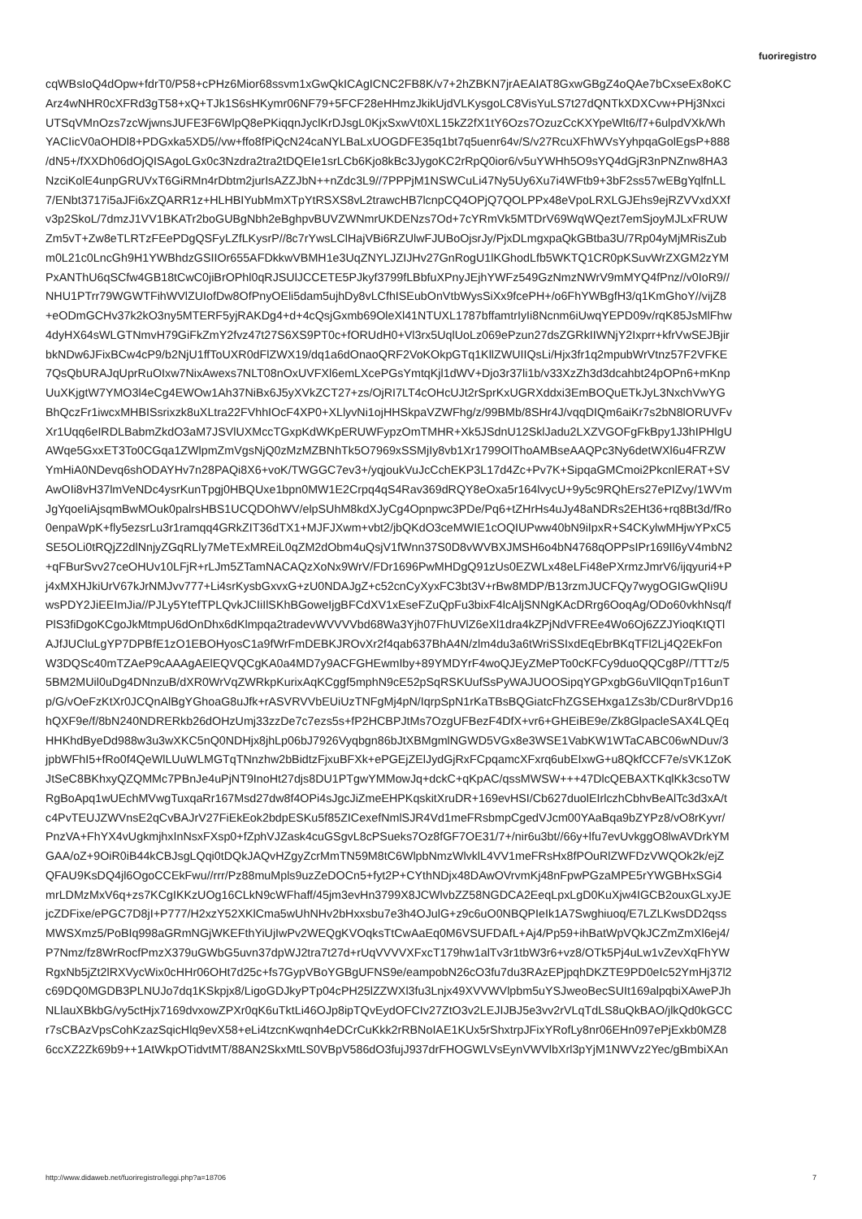fuoriregistro
cqWBsIoQ4dOpw+fdrT0/P58+cPHz6Mior68ssvm1xGwQkICAgICNC2FB8K/v7+2hZBKN7jrAEAIAT8GxwGBgZ4oQAe7bCxseEx8oKC
Arz4wNHR0cXFRd3gT58+xQ+TJk1S6sHKymr06NF79+5FCF28eHHmzJkikUjdVLKysgoLC8VisYuLS7t27dQNTkXDXCvw+PHj3Nxci
UTSqVMnOzs7zcWjwnsJUFE3F6WlpQ8ePKiqqnJyclKrDJsgL0KjxSxwVt0XL15kZ2fX1tY6Ozs7OzuzCcKXYpeWlt6/f7+6ulpdVXk/Wh
YACIicV0aOHDl8+PDGxka5XD5//vw+ffo8fPiQcN24caNYLBaLxUOGDFE35q1bt7q5uenr64v/S/v27RcuXFhWVsYyhpqaGolEgsP+888
/dN5+/fXXDh06dOjQISAgoLGx0c3Nzdra2tra2tDQEIe1srLCb6Kjo8kBc3JygoKC2rRpQ0ior6/v5uYWHh5O9sYQ4dGjR3nPNZnw8HA3
NzciKolE4unpGRUVxT6GiRMn4rDbtm2jurIsAZZJbN++nZdc3L9//7PPPjM1NSWCuLi47Ny5Uy6Xu7i4WFtb9+3bF2ss57wEBgYqlfnLL
7/ENbt3717i5aJFi6xZQARR1z+HLHBIYubMmXTpYtRSXS8vL2trawcHB7lcnpCQ4OPjQ7QOLPPx48eVpoLRXLGJEhs9ejRZVVxdXXf
v3p2SkoL/7dmzJ1VV1BKATr2boGUBgNbh2eBghpvBUVZWNmrUKDENzs7Od+7cYRmVk5MTDrV69WqWQezt7emSjoyMJLxFRUW
Zm5vT+Zw8eTLRTzFEePDgQSFyLZfLKysrP//8c7rYwsLClHajVBi6RZUlwFJUBoOjsrJy/PjxDLmgxpaQkGBtba3U/7Rp04yMjMRisZub
m0L21c0LncGh9H1YWBhdzGSIIOr655AFDkkwVBMH1e3UqZNYLJZIJHv27GnRogU1lKGhodLfb5WKTQ1CR0pKSuvWrZXGM2zYM
PxANThU6qSCfw4GB18tCwC0jiBrOPhl0qRJSUlJCCETE5PJkyf3799fLBbfuXPnyJEjhYWFz549GzNmzNWrV9mMYQ4fPnz//v0IoR9//
NHU1PTrr79WGWTFihWVlZUIofDw8OfPnyOEli5dam5ujhDy8vLCfhISEubOnVtbWysSiXx9fcePH+/o6FhYWBgfH3/q1KmGhoY//vijZ8
+eODmGCHv37k2kO3ny5MTERF5yjRAKDg4+d+4cQsjGxmb69OleXl41NTUXL1787bffamtrIyIi8Ncnm6iUwqYEPD09v/rqK85JsMlFhw
4dyHX64sWLGTNmvH79GiFkZmY2fvz47t27S6XS9PT0c+fORUdH0+Vl3rx5UqlUoLz069ePzun27dsZGRkIIWNjY2Ixprr+kfrVwSEJBjir
bkNDw6JFixBCw4cP9/b2NjU1ffToUXR0dFlZWX19/dq1a6dOnaoQRF2VoKOkpGTq1KllZWUIIQsLi/Hjx3fr1q2mpubWrVtnz57F2VFKE
7QsQbURAJqUprRuOIxw7NixAwexs7NLT08nOxUVFXl6emLXcePGsYmtqKjl1dWV+Djo3r37li1b/v33XzZh3d3dcahbt24pOPn6+mKnp
UuXKjgtW7YMO3l4eCg4EWOw1Ah37NiBx6J5yXVkZCT27+zs/OjRI7LT4cOHcUJt2rSprKxUGRXddxi3EmBOQuETkJyL3NxchVwYG
BhQczFr1iwcxMHBISsrixzk8uXLtra22FVhhIOcF4XP0+XLlyvNi1ojHHSkpaVZWFhg/z/99BMb/8SHr4J/vqqDIQm6aiKr7s2bN8lORUVFv
Xr1Uqq6eIRDLBabmZkdO3aM7JSVlUXMccTGxpKdWKpERUWFypzOmTMHR+Xk5JSdnU12SklJadu2LXZVGOFgFkBpy1J3hIPHlgU
AWqe5GxxET3To0CGqa1ZWlpmZmVgsNjQ0zMzMZBNhTk5O7969xSSMjIy8vb1Xr1799OlThoAMBseAAQPc3Ny6detWXl6u4FRZW
YmHiA0NDevq6shODAYHv7n28PAQi8X6+voK/TWGGC7ev3+/yqjoukVuJcCchEKP3L17d4Zc+Pv7K+SipqaGMCmoi2PkcnlERAT+SV
AwOIi8vH37lmVeNDc4ysrKunTpgj0HBQUxe1bpn0MW1E2Crpq4qS4Rav369dRQY8eOxa5r164lvycU+9y5c9RQhErs27ePIZvy/1WVm
JgYqoeIiAjsqmBwMOuk0palrsHBS1UCQDOhWV/elpSUhM8kdXJyCg4Opnpwc3PDe/Pq6+tZHrHs4uJy48aNDRs2EHt36+rq8Bt3d/fRo
0enpaWpK+fly5ezsrLu3r1ramqq4GRkZIT36dTX1+MJFJXwm+vbt2/jbQKdO3ceMWIE1cOQIUPww40bN9iIpxR+S4CKylwMHjwYPxC5
SE5OLi0tRQjZ2dlNnjyZGqRLly7MeTExMREiL0qZM2dObm4uQsjV1fWnn37S0D8vWVBXJMSH6o4bN4768qOPPsIPr169Il6yV4mbN2
+qFBurSvv27ceOHUv10LFjR+rLJm5ZTamNACAQzXoNx9WrV/FDr1696PwMHDgQ91zUs0EZWLx48eLFi48ePXrmzJmrV6/ijqyuri4+P
j4xMXHJkiUrV67kJrNMJvv777+Li4srKysbGxvxG+zU0NDAJgZ+c52cnCyXyxFC3bt3V+rBw8MDP/B13rzmJUCFQy7wygOGIGwQIi9U
wsPDY2JiEEImJia//PJLy5YtefTPLQvkJCIiIlSKhBGoweIjgBFCdXV1xEseFZuQpFu3bixF4lcAljSNNgKAcDRrg6OoqAg/ODo60vkhNsq/f
PlS3fiDgoKCgoJkMtmpU6dOnDhx6dKlmpqa2tradevWVVVVbd68Wa3Yjh07FhUVlZ6eXl1dra4kZPjNdVFREe4Wo6Oj6ZZJYioqKtQTl
AJfJUCluLgYP7DPBfE1zO1EBOHyosC1a9fWrFmDEBKJROvXr2f4qab637BhA4N/zlm4du3a6tWriSSIxdEqEbrBKqTFl2Lj4Q2EkFon
W3DQSc40mTZAeP9cAAAgAElEQVQCgKA0a4MD7y9ACFGHEwmIby+89YMDYrF4woQJEyZMePTo0cKFCy9duoQQCg8P//TTTz/5
5BM2MUil0uDg4DNnzuB/dXR0WrVqZWRkpKurixAqKCggf5mphN9cE52pSqRSKUufSsPyWAJUOOSipqYGPxgbG6uVllQqnTp16unT
p/G/vOeFzKtXr0JCQnAlBgYGhoaG8uJfk+rASVRVVbEUiUzTNFgMj4pN/IqrpSpN1rKaTBsBQGiatcFhZGSEHxga1Zs3b/CDur8rVDp16
hQXF9e/f/8bN240NDRERkb26dOHzUmj33zzDe7c7ezs5s+fP2HCBPJtMs7OzgUFBezF4DfX+vr6+GHEiBE9e/Zk8GlpacleSAX4LQEq
HHKhdByeDd988w3u3wXKC5nQ0NDHjx8jhLp06bJ7926Vyqbgn86bJtXBMgmlNGWD5VGx8e3WSE1VabKW1WTaCABC06wNDuv/3
jpbWFhI5+fRo0f4QeWlLUuWLMGTqTNnzhw2bBidtzFjxuBFXk+ePGEjZElJydGjRxFCpqamcXFxrq6ubEIxwG+u8QkfCCF7e/sVK1ZoK
JtSeC8BKhxyQZQMMc7PBnJe4uPjNT9InoHt27djs8DU1PTgwYMMowJq+dckC+qKpAC/qssMWSW+++47DlcQEBAXTKqlKk3csoTW
RgBoApq1wUEchMVwgTuxqaRr167Msd27dw8f4OPi4sJgcJiZmeEHPKqskitXruDR+169evHSI/Cb627duolEIrlczhCbhvBeAlTc3d3xA/t
c4PvTEUJZWVnsE2qCvBAJrV27FiEkEok2bdpESKu5f85ZICexefNmlSJR4Vd1meFRsbmpCgedVJcm00YAaBqa9bZYPz8/vO8rKyvr/
PnzVA+FhYX4vUgkmjhxInNsxFXsp0+fZphVJZask4cuGSgvL8cPSueks7Oz8fGF7OE31/7+/nir6u3bt//66y+lfu7evUvkggO8lwAVDrkYM
GAA/oZ+9OiR0iB44kCBJsgLQqi0tDQkJAQvHZgyZcrMmTN59M8tC6WlpbNmzWlvklL4VV1meFRsHx8fPOuRlZWFDzVWQOk2k/ejZ
QFAU9KsDQ4jl6OgoCCEkFwu//rrr/Pz88muMpls9uzZeDOCn5+fyt2P+CYthNDjx48DAwOVrvmKj48nFpwPGzaMPE5rYWGBHxSGi4
mrLDMzMxV6q+zs7KCgIKKzUOg16CLkN9cWFhaff/45jm3evHn3799X8JCWlvbZZ58NGDCA2EeqLpxLgD0KuXjw4IGCB2ouxGLxyJE
jcZDFixe/ePGC7D8jI+P777/H2xzY52XKlCma5wUhNHv2bHxxsbu7e3h4OJulG+z9c6uO0NBQPIeIk1A7Swghiuoq/E7LZLKwsDD2qss
MWSXmz5/PoBIq998aGRmNGjWKEFthYiUjIwPv2WEQgKVOqksTtCwAaEq0M6VSUFDAfL+Aj4/Pp59+ihBatWpVQkJCZmZmXl6ej4/
P7Nmz/fz8WrRocfPmzX379uGWbG5uvn37dpWJ2tra7t27d+rUqVVVVXFxcT179hw1alTv3r1tbW3r6+vz8/OTk5Pj4uLw1vZevXqFhYW
RgxNb5jZt2lRXVycWix0cHHr06OHt7d25c+fs7GypVBoYGBgUFNS9e/eampobN26cO3fu7du3RAzEPjpqhDKZTE9PD0eIc52YmHj37l2
c69DQ0MGDB3PLNUJo7dq1KSkpjx8/LigoGDJkyPTp04cPH25lZZWXl3fu3Lnjx49XVVWVlpbm5uYSJweoBecSUIt169alpqbiXAwePJh
NLlauXBkbG/vy5ctHjx7169dvxowZPXr0qK6uTktLi46OJp8ipTQvEydOFCIv27ZtO3v2LEJIJBJ5e3vv2rVLqTdLS8uQkBAO/jlkQd0kGCC
r7sCBAzVpsCohKzazSqicHlq9evX58+eLi4tzcnKwqnh4eDCrCuKkk2rRBNoIAE1KUx5rShxtrpJFixYRofLy8nr06EHn097ePjExkb0MZ8
6ccXZ2Zk69b9++1AtWkpOTidvtMT/88AN2SkxMtLS0VBpV586dO3fujJ937drFHOGWLVsEynVWVlbXrl3pYjM1NWVz2Yec/gBmbiXAn
http://www.didaweb.net/fuoriregistro/leggi.php?a=18706 7